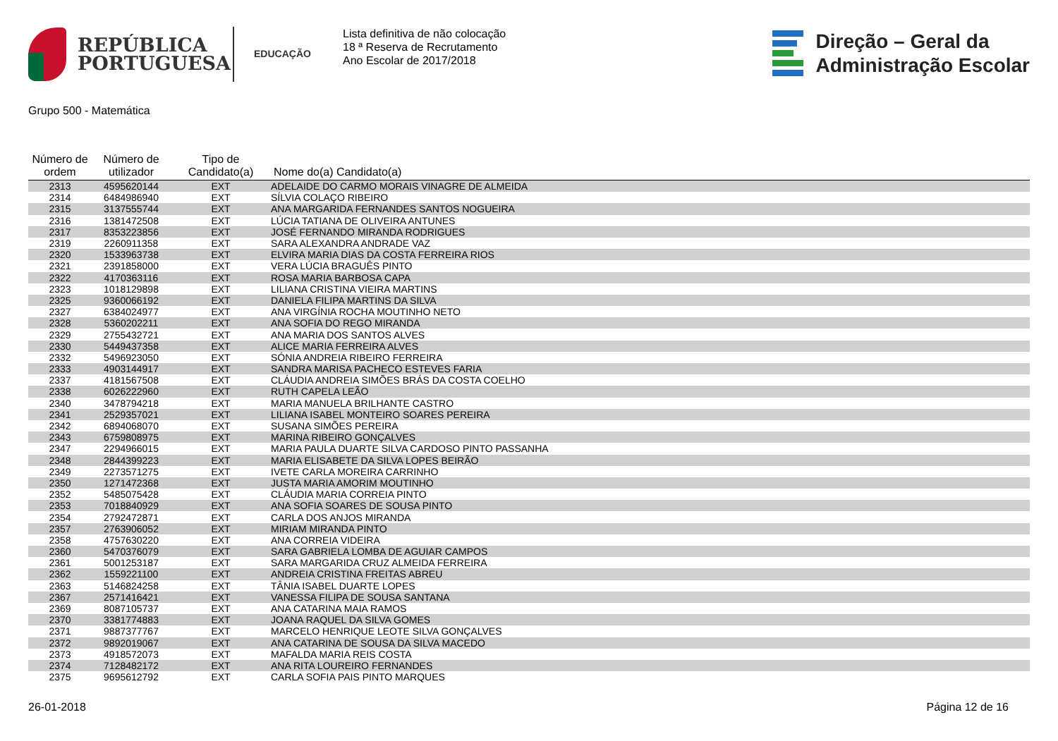REPÚBLICA
PORTUGUESA
EDUCAÇÃO
Lista definitiva de não colocação
18 ª Reserva de Recrutamento
Ano Escolar de 2017/2018
Direção – Geral da
Administração Escolar
Grupo 500 - Matemática
| Número de ordem | Número de utilizador | Tipo de Candidato(a) | Nome do(a) Candidato(a) |
| --- | --- | --- | --- |
| 2313 | 4595620144 | EXT | ADELAIDE DO CARMO MORAIS VINAGRE DE ALMEIDA |
| 2314 | 6484986940 | EXT | SÍLVIA COLAÇO RIBEIRO |
| 2315 | 3137555744 | EXT | ANA MARGARIDA FERNANDES SANTOS NOGUEIRA |
| 2316 | 1381472508 | EXT | LÚCIA TATIANA DE OLIVEIRA ANTUNES |
| 2317 | 8353223856 | EXT | JOSÉ FERNANDO MIRANDA RODRIGUES |
| 2319 | 2260911358 | EXT | SARA ALEXANDRA ANDRADE VAZ |
| 2320 | 1533963738 | EXT | ELVIRA MARIA DIAS DA COSTA FERREIRA RIOS |
| 2321 | 2391858000 | EXT | VERA LÚCIA BRAGUÊS PINTO |
| 2322 | 4170363116 | EXT | ROSA MARIA BARBOSA CAPA |
| 2323 | 1018129898 | EXT | LILIANA CRISTINA VIEIRA MARTINS |
| 2325 | 9360066192 | EXT | DANIELA FILIPA MARTINS DA SILVA |
| 2327 | 6384024977 | EXT | ANA VIRGÍNIA ROCHA MOUTINHO NETO |
| 2328 | 5360202211 | EXT | ANA SOFIA DO REGO MIRANDA |
| 2329 | 2755432721 | EXT | ANA MARIA DOS SANTOS ALVES |
| 2330 | 5449437358 | EXT | ALICE MARIA FERREIRA ALVES |
| 2332 | 5496923050 | EXT | SÓNIA ANDREIA RIBEIRO FERREIRA |
| 2333 | 4903144917 | EXT | SANDRA MARISA PACHECO ESTEVES FARIA |
| 2337 | 4181567508 | EXT | CLÁUDIA ANDREIA SIMÕES BRÁS DA COSTA COELHO |
| 2338 | 6026222960 | EXT | RUTH CAPELA LEÃO |
| 2340 | 3478794218 | EXT | MARIA MANUELA BRILHANTE CASTRO |
| 2341 | 2529357021 | EXT | LILIANA ISABEL MONTEIRO SOARES PEREIRA |
| 2342 | 6894068070 | EXT | SUSANA SIMÕES PEREIRA |
| 2343 | 6759808975 | EXT | MARINA RIBEIRO GONÇALVES |
| 2347 | 2294966015 | EXT | MARIA PAULA DUARTE SILVA CARDOSO PINTO PASSANHA |
| 2348 | 2844399223 | EXT | MARIA ELISABETE DA SILVA LOPES BEIRÃO |
| 2349 | 2273571275 | EXT | IVETE CARLA MOREIRA CARRINHO |
| 2350 | 1271472368 | EXT | JUSTA MARIA AMORIM MOUTINHO |
| 2352 | 5485075428 | EXT | CLÁUDIA MARIA CORREIA PINTO |
| 2353 | 7018840929 | EXT | ANA SOFIA SOARES DE SOUSA PINTO |
| 2354 | 2792472871 | EXT | CARLA DOS ANJOS MIRANDA |
| 2357 | 2763906052 | EXT | MIRIAM MIRANDA PINTO |
| 2358 | 4757630220 | EXT | ANA CORREIA VIDEIRA |
| 2360 | 5470376079 | EXT | SARA GABRIELA LOMBA DE AGUIAR CAMPOS |
| 2361 | 5001253187 | EXT | SARA MARGARIDA CRUZ ALMEIDA FERREIRA |
| 2362 | 1559221100 | EXT | ANDREIA CRISTINA FREITAS ABREU |
| 2363 | 5146824258 | EXT | TÂNIA ISABEL DUARTE LOPES |
| 2367 | 2571416421 | EXT | VANESSA FILIPA DE SOUSA SANTANA |
| 2369 | 8087105737 | EXT | ANA CATARINA MAIA RAMOS |
| 2370 | 3381774883 | EXT | JOANA RAQUEL DA SILVA GOMES |
| 2371 | 9887377767 | EXT | MARCELO HENRIQUE LEOTE SILVA GONÇALVES |
| 2372 | 9892019067 | EXT | ANA CATARINA DE SOUSA DA SILVA MACEDO |
| 2373 | 4918572073 | EXT | MAFALDA MARIA REIS COSTA |
| 2374 | 7128482172 | EXT | ANA RITA LOUREIRO FERNANDES |
| 2375 | 9695612792 | EXT | CARLA SOFIA PAIS PINTO MARQUES |
26-01-2018 Página 12 de 16